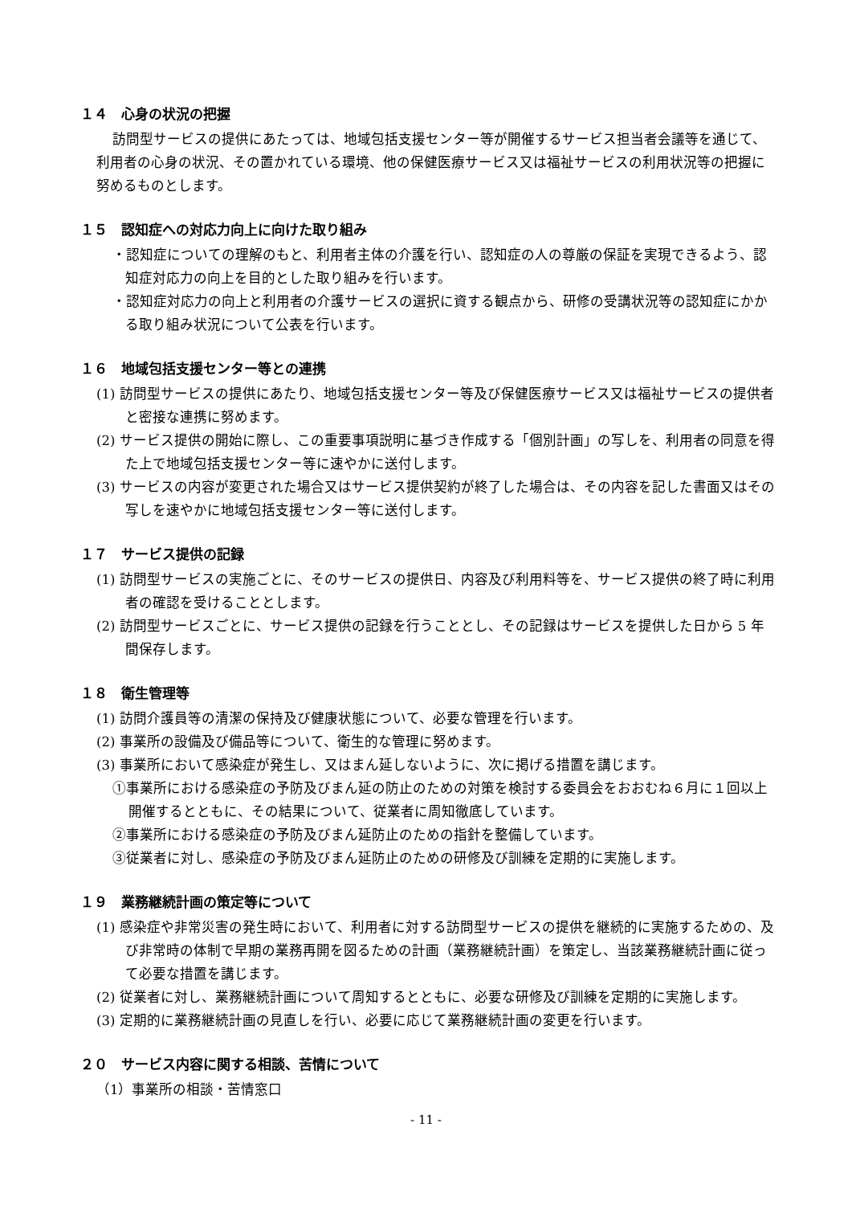１４　心身の状況の把握
訪問型サービスの提供にあたっては、地域包括支援センター等が開催するサービス担当者会議等を通じて、利用者の心身の状況、その置かれている環境、他の保健医療サービス又は福祉サービスの利用状況等の把握に努めるものとします。
１５　認知症への対応力向上に向けた取り組み
・認知症についての理解のもと、利用者主体の介護を行い、認知症の人の尊厳の保証を実現できるよう、認知症対応力の向上を目的とした取り組みを行います。
・認知症対応力の向上と利用者の介護サービスの選択に資する観点から、研修の受講状況等の認知症にかかる取り組み状況について公表を行います。
１６　地域包括支援センター等との連携
(1) 訪問型サービスの提供にあたり、地域包括支援センター等及び保健医療サービス又は福祉サービスの提供者と密接な連携に努めます。
(2) サービス提供の開始に際し、この重要事項説明に基づき作成する「個別計画」の写しを、利用者の同意を得た上で地域包括支援センター等に速やかに送付します。
(3) サービスの内容が変更された場合又はサービス提供契約が終了した場合は、その内容を記した書面又はその写しを速やかに地域包括支援センター等に送付します。
１７　サービス提供の記録
(1) 訪問型サービスの実施ごとに、そのサービスの提供日、内容及び利用料等を、サービス提供の終了時に利用者の確認を受けることとします。
(2) 訪問型サービスごとに、サービス提供の記録を行うこととし、その記録はサービスを提供した日から 5 年間保存します。
１８　衛生管理等
(1) 訪問介護員等の清潔の保持及び健康状態について、必要な管理を行います。
(2) 事業所の設備及び備品等について、衛生的な管理に努めます。
(3) 事業所において感染症が発生し、又はまん延しないように、次に掲げる措置を講じます。
①事業所における感染症の予防及びまん延の防止のための対策を検討する委員会をおおむね６月に１回以上開催するとともに、その結果について、従業者に周知徹底しています。
②事業所における感染症の予防及びまん延防止のための指針を整備しています。
③従業者に対し、感染症の予防及びまん延防止のための研修及び訓練を定期的に実施します。
１９　業務継続計画の策定等について
(1) 感染症や非常災害の発生時において、利用者に対する訪問型サービスの提供を継続的に実施するための、及び非常時の体制で早期の業務再開を図るための計画（業務継続計画）を策定し、当該業務継続計画に従って必要な措置を講じます。
(2) 従業者に対し、業務継続計画について周知するとともに、必要な研修及び訓練を定期的に実施します。
(3) 定期的に業務継続計画の見直しを行い、必要に応じて業務継続計画の変更を行います。
２０　サービス内容に関する相談、苦情について
（1）事業所の相談・苦情窓口
- 11 -